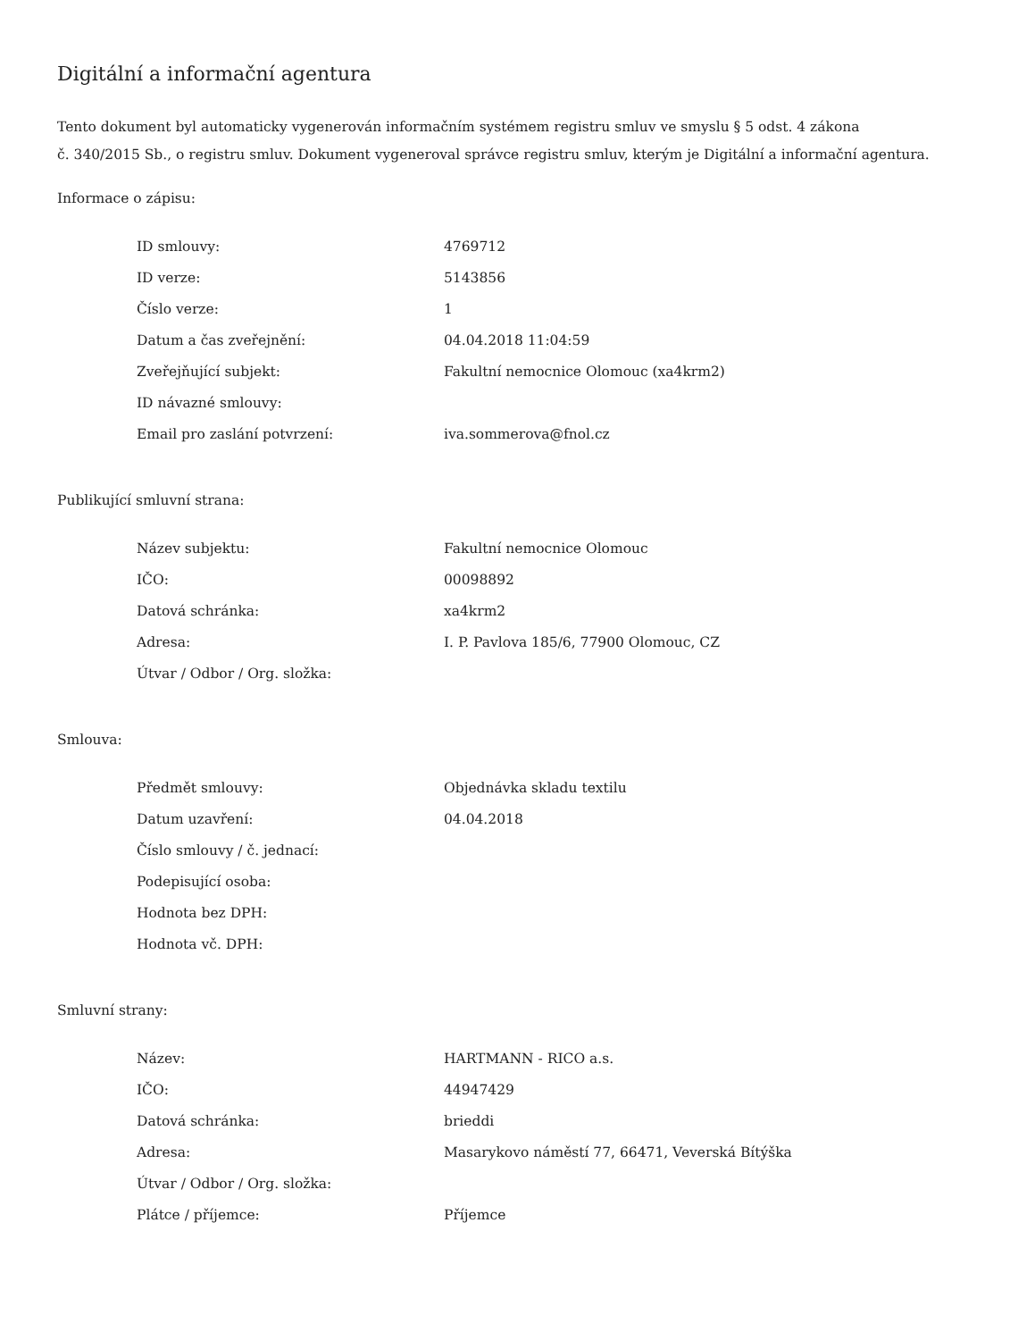Digitální a informační agentura
Tento dokument byl automaticky vygenerován informačním systémem registru smluv ve smyslu § 5 odst. 4 zákona
č. 340/2015 Sb., o registru smluv. Dokument vygeneroval správce registru smluv, kterým je Digitální a informační agentura.
Informace o zápisu:
| ID smlouvy: | 4769712 |
| ID verze: | 5143856 |
| Číslo verze: | 1 |
| Datum a čas zveřejnění: | 04.04.2018 11:04:59 |
| Zveřejňující subjekt: | Fakultní nemocnice Olomouc (xa4krm2) |
| ID návazné smlouvy: | |
| Email pro zaslání potvrzení: | iva.sommerova@fnol.cz |
Publikující smluvní strana:
| Název subjektu: | Fakultní nemocnice Olomouc |
| IČO: | 00098892 |
| Datová schránka: | xa4krm2 |
| Adresa: | I. P. Pavlova 185/6, 77900 Olomouc, CZ |
| Útvar / Odbor / Org. složka: | |
Smlouva:
| Předmět smlouvy: | Objednávka skladu textilu |
| Datum uzavření: | 04.04.2018 |
| Číslo smlouvy / č. jednací: | |
| Podepisující osoba: | |
| Hodnota bez DPH: | |
| Hodnota vč. DPH: | |
Smluvní strany:
| Název: | HARTMANN - RICO a.s. |
| IČO: | 44947429 |
| Datová schránka: | brieddi |
| Adresa: | Masarykovo náměstí 77, 66471, Veverská Bítýška |
| Útvar / Odbor / Org. složka: | |
| Plátce / příjemce: | Příjemce |